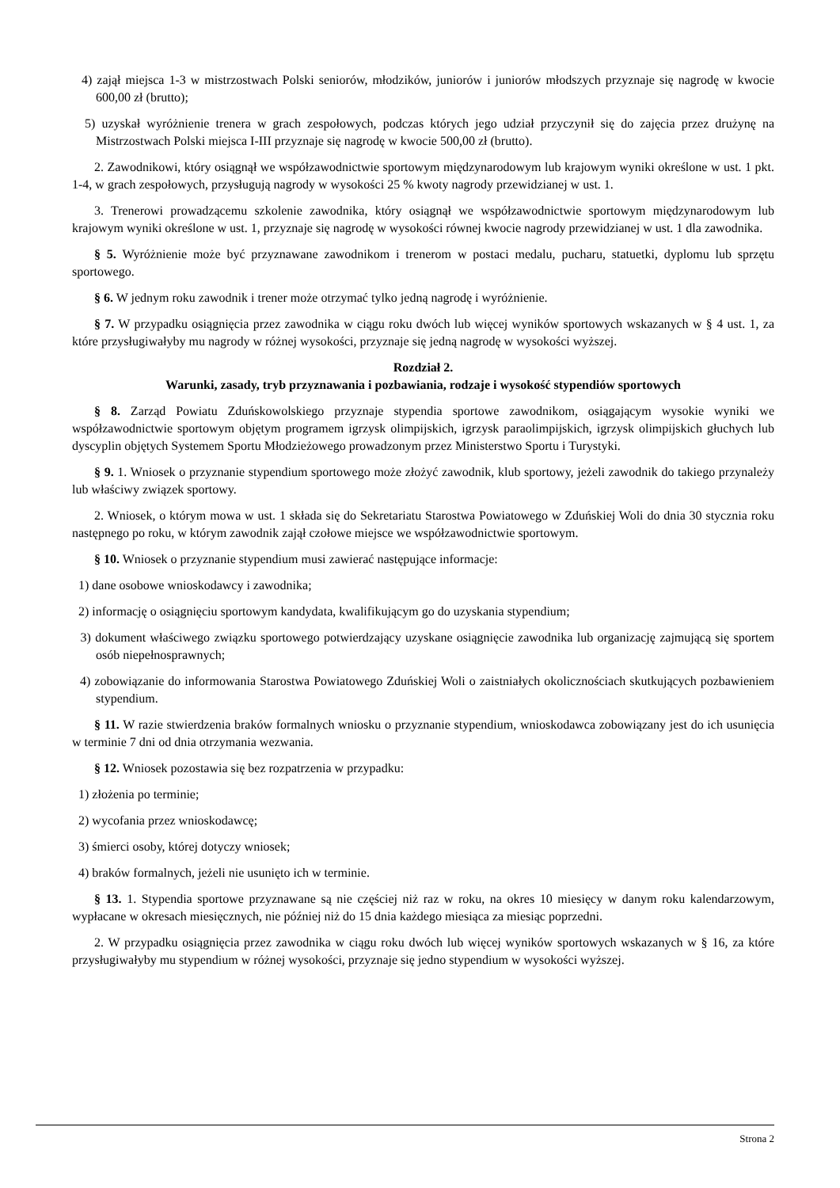4) zajął miejsca 1-3 w mistrzostwach Polski seniorów, młodzików, juniorów i juniorów młodszych przyznaje się nagrodę w kwocie 600,00 zł (brutto);
5) uzyskał wyróżnienie trenera w grach zespołowych, podczas których jego udział przyczynił się do zajęcia przez drużynę na Mistrzostwach Polski miejsca I-III przyznaje się nagrodę w kwocie 500,00 zł (brutto).
2. Zawodnikowi, który osiągnął we współzawodnictwie sportowym międzynarodowym lub krajowym wyniki określone w ust. 1 pkt. 1-4, w grach zespołowych, przysługują nagrody w wysokości 25 % kwoty nagrody przewidzianej w ust. 1.
3. Trenerowi prowadzącemu szkolenie zawodnika, który osiągnął we współzawodnictwie sportowym międzynarodowym lub krajowym wyniki określone w ust. 1, przyznaje się nagrodę w wysokości równej kwocie nagrody przewidzianej w ust. 1 dla zawodnika.
§ 5. Wyróżnienie może być przyznawane zawodnikom i trenerom w postaci medalu, pucharu, statuetki, dyplomu lub sprzętu sportowego.
§ 6. W jednym roku zawodnik i trener może otrzymać tylko jedną nagrodę i wyróżnienie.
§ 7. W przypadku osiągnięcia przez zawodnika w ciągu roku dwóch lub więcej wyników sportowych wskazanych w § 4 ust. 1, za które przysługiwałyby mu nagrody w różnej wysokości, przyznaje się jedną nagrodę w wysokości wyższej.
Rozdział 2.
Warunki, zasady, tryb przyznawania i pozbawiania, rodzaje i wysokość stypendiów sportowych
§ 8. Zarząd Powiatu Zduńskowolskiego przyznaje stypendia sportowe zawodnikom, osiągającym wysokie wyniki we współzawodnictwie sportowym objętym programem igrzysk olimpijskich, igrzysk paraolimpijskich, igrzysk olimpijskich głuchych lub dyscyplin objętych Systemem Sportu Młodzieżowego prowadzonym przez Ministerstwo Sportu i Turystyki.
§ 9. 1. Wniosek o przyznanie stypendium sportowego może złożyć zawodnik, klub sportowy, jeżeli zawodnik do takiego przynależy lub właściwy związek sportowy.
2. Wniosek, o którym mowa w ust. 1 składa się do Sekretariatu Starostwa Powiatowego w Zduńskiej Woli do dnia 30 stycznia roku następnego po roku, w którym zawodnik zajął czołowe miejsce we współzawodnictwie sportowym.
§ 10. Wniosek o przyznanie stypendium musi zawierać następujące informacje:
1) dane osobowe wnioskodawcy i zawodnika;
2) informację o osiągnięciu sportowym kandydata, kwalifikującym go do uzyskania stypendium;
3) dokument właściwego związku sportowego potwierdzający uzyskane osiągnięcie zawodnika lub organizację zajmującą się sportem osób niepełnosprawnych;
4) zobowiązanie do informowania Starostwa Powiatowego Zduńskiej Woli o zaistniałych okolicznościach skutkujących pozbawieniem stypendium.
§ 11. W razie stwierdzenia braków formalnych wniosku o przyznanie stypendium, wnioskodawca zobowiązany jest do ich usunięcia w terminie 7 dni od dnia otrzymania wezwania.
§ 12. Wniosek pozostawia się bez rozpatrzenia w przypadku:
1) złożenia po terminie;
2) wycofania przez wnioskodawcę;
3) śmierci osoby, której dotyczy wniosek;
4) braków formalnych, jeżeli nie usunięto ich w terminie.
§ 13. 1. Stypendia sportowe przyznawane są nie częściej niż raz w roku, na okres 10 miesięcy w danym roku kalendarzowym, wypłacane w okresach miesięcznych, nie później niż do 15 dnia każdego miesiąca za miesiąc poprzedni.
2. W przypadku osiągnięcia przez zawodnika w ciągu roku dwóch lub więcej wyników sportowych wskazanych w § 16, za które przysługiwałyby mu stypendium w różnej wysokości, przyznaje się jedno stypendium w wysokości wyższej.
Strona 2